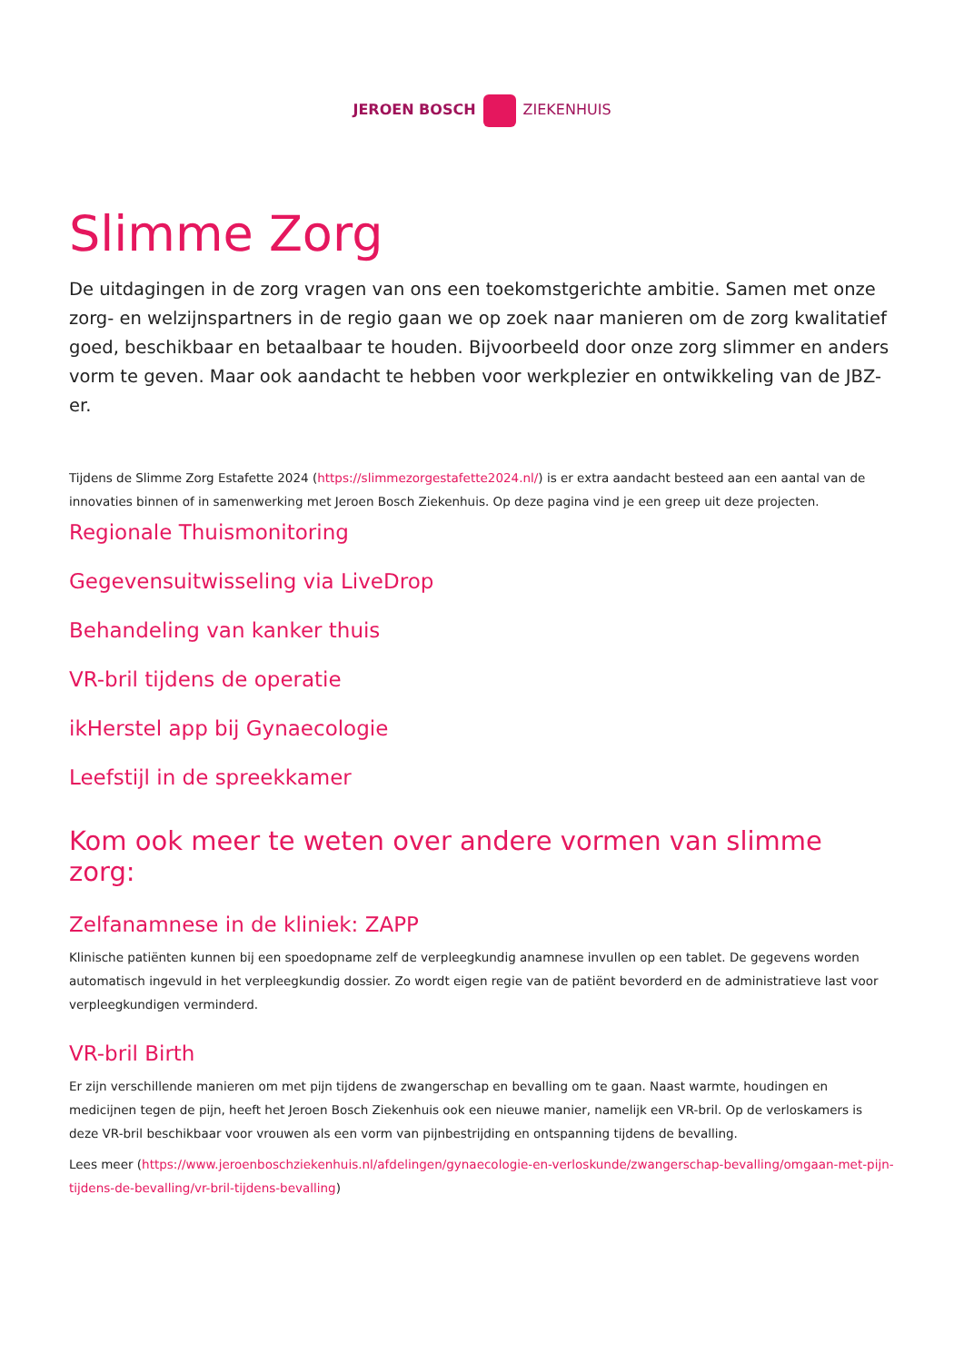JEROEN BOSCH ZIEKENHUIS
Slimme Zorg
De uitdagingen in de zorg vragen van ons een toekomstgerichte ambitie. Samen met onze zorg- en welzijnspartners in de regio gaan we op zoek naar manieren om de zorg kwalitatief goed, beschikbaar en betaalbaar te houden. Bijvoorbeeld door onze zorg slimmer en anders vorm te geven. Maar ook aandacht te hebben voor werkplezier en ontwikkeling van de JBZ-er.
Tijdens de Slimme Zorg Estafette 2024 (https://slimmezorgestafette2024.nl/) is er extra aandacht besteed aan een aantal van de innovaties binnen of in samenwerking met Jeroen Bosch Ziekenhuis. Op deze pagina vind je een greep uit deze projecten.
Regionale Thuismonitoring
Gegevensuitwisseling via LiveDrop
Behandeling van kanker thuis
VR-bril tijdens de operatie
ikHerstel app bij Gynaecologie
Leefstijl in de spreekkamer
Kom ook meer te weten over andere vormen van slimme zorg:
Zelfanamnese in de kliniek: ZAPP
Klinische patiënten kunnen bij een spoedopname zelf de verpleegkundig anamnese invullen op een tablet. De gegevens worden automatisch ingevuld in het verpleegkundig dossier. Zo wordt eigen regie van de patiënt bevorderd en de administratieve last voor verpleegkundigen verminderd.
VR-bril Birth
Er zijn verschillende manieren om met pijn tijdens de zwangerschap en bevalling om te gaan. Naast warmte, houdingen en medicijnen tegen de pijn, heeft het Jeroen Bosch Ziekenhuis ook een nieuwe manier, namelijk een VR-bril. Op de verloskamers is deze VR-bril beschikbaar voor vrouwen als een vorm van pijnbestrijding en ontspanning tijdens de bevalling.
Lees meer (https://www.jeroenboschziekenhuis.nl/afdelingen/gynaecologie-en-verloskunde/zwangerschap-bevalling/omgaan-met-pijn-tijdens-de-bevalling/vr-bril-tijdens-bevalling)